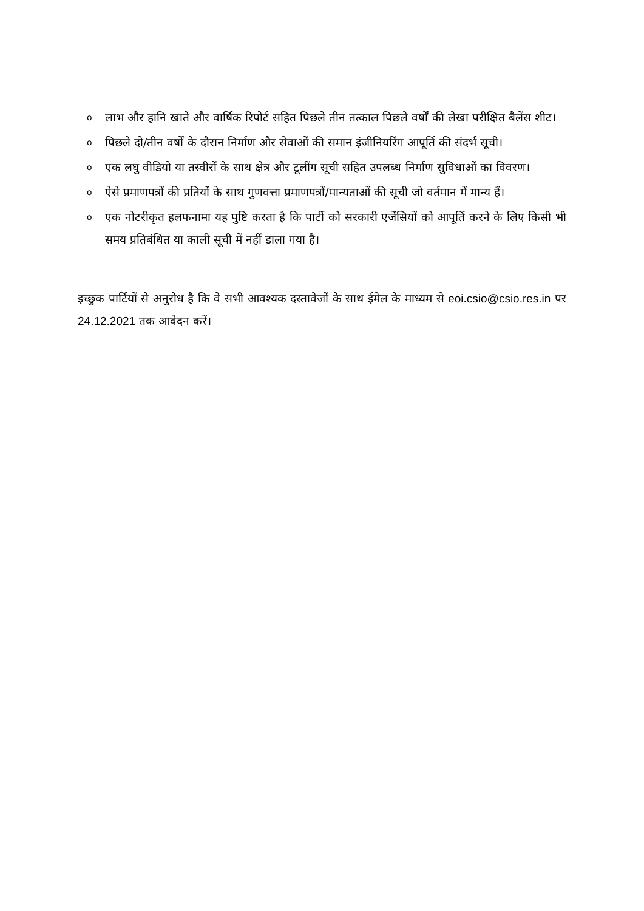o लाभ और हानि खाते और वार्षिक रिपोर्ट सहित पिछले तीन तत्काल पिछले वर्षों की लेखा परीक्षित बैलेंस शीट।
o पिछले दो/तीन वर्षों के दौरान निर्माण और सेवाओं की समान इंजीनियरिंग आपूर्ति की संदर्भ सूची।
o एक लघु वीडियो या तस्वीरों के साथ क्षेत्र और टूलींग सूची सहित उपलब्ध निर्माण सुविधाओं का विवरण।
o ऐसे प्रमाणपत्रों की प्रतियों के साथ गुणवत्ता प्रमाणपत्रों/मान्यताओं की सूची जो वर्तमान में मान्य हैं।
o एक नोटरीकृत हलफनामा यह पुष्टि करता है कि पार्टी को सरकारी एजेंसियों को आपूर्ति करने के लिए किसी भी समय प्रतिबंधित या काली सूची में नहीं डाला गया है।
इच्छुक पार्टियों से अनुरोध है कि वे सभी आवश्यक दस्तावेजों के साथ ईमेल के माध्यम से eoi.csio@csio.res.in पर 24.12.2021 तक आवेदन करें।